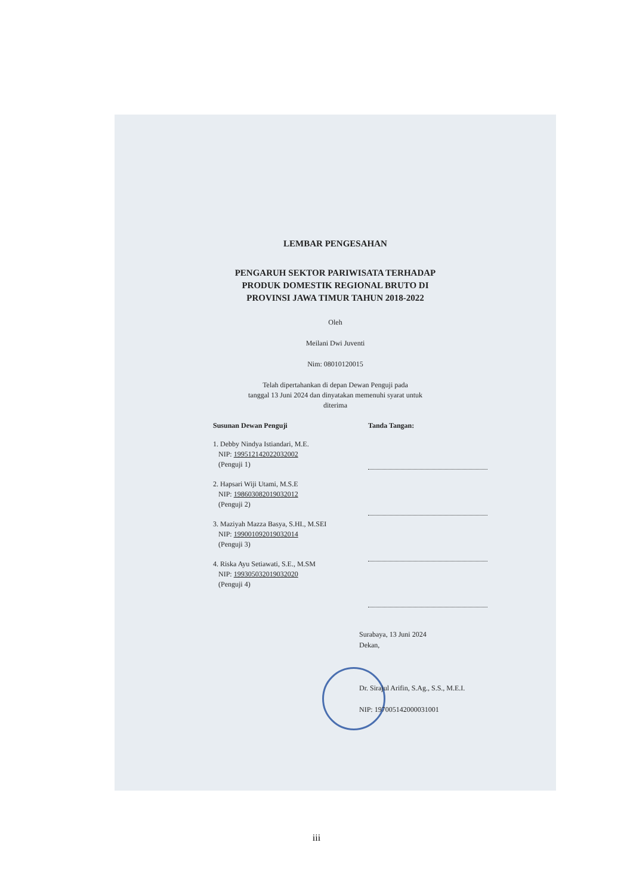LEMBAR PENGESAHAN
PENGARUH SEKTOR PARIWISATA TERHADAP
PRODUK DOMESTIK REGIONAL BRUTO DI
PROVINSI JAWA TIMUR TAHUN 2018-2022
Oleh
Meilani Dwi Juventi
Nim: 08010120015
Telah dipertahankan di depan Dewan Penguji pada
tanggal 13 Juni 2024 dan dinyatakan memenuhi syarat untuk
diterima
Susunan Dewan Penguji
1. Debby Nindya Istiandari, M.E.
NIP: 199512142022032002
(Penguji 1)
2. Hapsari Wiji Utami, M.S.E
NIP: 198603082019032012
(Penguji 2)
3. Maziyah Mazza Basya, S.HI., M.SEI
NIP: 199001092019032014
(Penguji 3)
4. Riska Ayu Setiawati, S.E., M.SM
NIP: 199305032019032020
(Penguji 4)
Tanda Tangan:
Surabaya, 13 Juni 2024
Dekan,
Dr. Sirajul Arifin, S.Ag., S.S., M.E.I.
NIP: 197005142000031001
iii